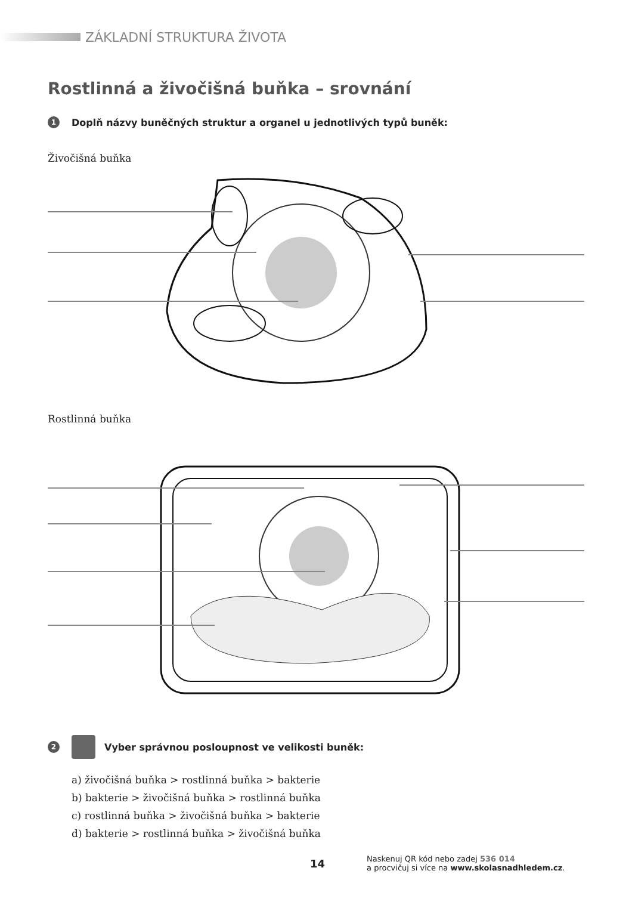ZÁKLADNÍ STRUKTURA ŽIVOTA
Rostlinná a živočišná buňka – srovnání
1 Doplň názvy buněčných struktur a organel u jednotlivých typů buněk:
Živočišná buňka
Rostlinná buňka
2 Vyber správnou posloupnost ve velikosti buněk:
a) živočišná buňka > rostlinná buňka > bakterie
b) bakterie > živočišná buňka > rostlinná buňka
c) rostlinná buňka > živočišná buňka > bakterie
d) bakterie > rostlinná buňka > živočišná buňka
14
Naskenuj QR kód nebo zadej 536 014
a procvičuj si více na www.skolasnadhledem.cz.